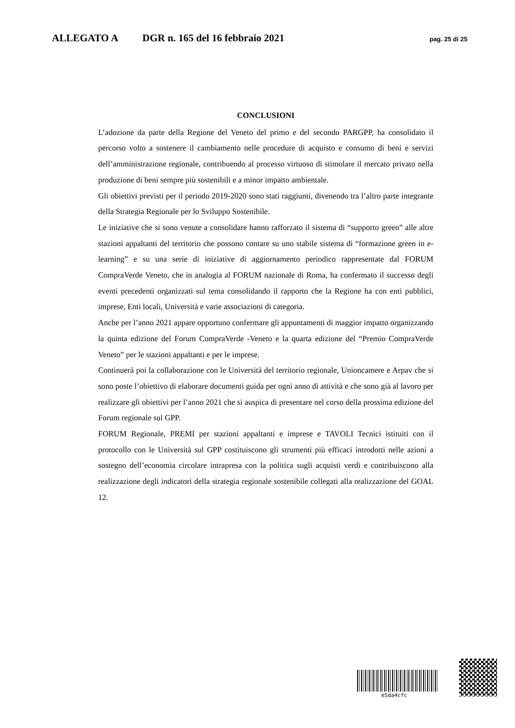ALLEGATO A DGR n. 165 del 16 febbraio 2021 pag. 25 di 25
CONCLUSIONI
L’adozione da parte della Regione del Veneto del primo e del secondo PARGPP, ha consolidato il percorso volto a sostenere il cambiamento nelle procedure di acquisto e consumo di beni e servizi dell’amministrazione regionale, contribuendo al processo virtuoso di stimolare il mercato privato nella produzione di beni sempre più sostenibili e a minor impatto ambientale.
Gli obiettivi previsti per il periodo 2019-2020 sono stati raggiunti, divenendo tra l’altro parte integrante della Strategia Regionale per lo Sviluppo Sostenibile.
Le iniziative che si sono venute a consolidare hanno rafforzato il sistema di “supporto green” alle altre stazioni appaltanti del territorio che possono contare su uno stabile sistema di “formazione green in e-learning” e su una serie di iniziative di aggiornamento periodico rappresentate dal FORUM CompraVerde Veneto, che in analogia al FORUM nazionale di Roma, ha confermato il successo degli eventi precedenti organizzati sul tema consolidando il rapporto che la Regione ha con enti pubblici, imprese, Enti locali, Università e varie associazioni di categoria.
Anche per l’anno 2021 appare opportuno confermare gli appuntamenti di maggior impatto organizzando la quinta edizione del Forum CompraVerde -Veneto e la quarta edizione del “Premio CompraVerde Veneto” per le stazioni appaltanti e per le imprese.
Continuerà poi la collaborazione con le Università del territorio regionale, Unioncamere e Arpav che si sono poste l’obiettivo di elaborare documenti guida per ogni anno di attività e che sono già al lavoro per realizzare gli obiettivi per l’anno 2021 che si auspica di presentare nel corso della prossima edizione del Forum regionale sul GPP.
FORUM Regionale, PREMI per stazioni appaltanti e imprese e TAVOLI Tecnici istituiti con il protocollo con le Università sul GPP costituiscono gli strumenti più efficaci introdotti nelle azioni a sostegno dell’economia circolare intrapresa con la politica sugli acquisti verdi e contribuiscono alla realizzazione degli indicatori della strategia regionale sostenibile collegati alla realizzazione del GOAL 12.
e5da4cfc